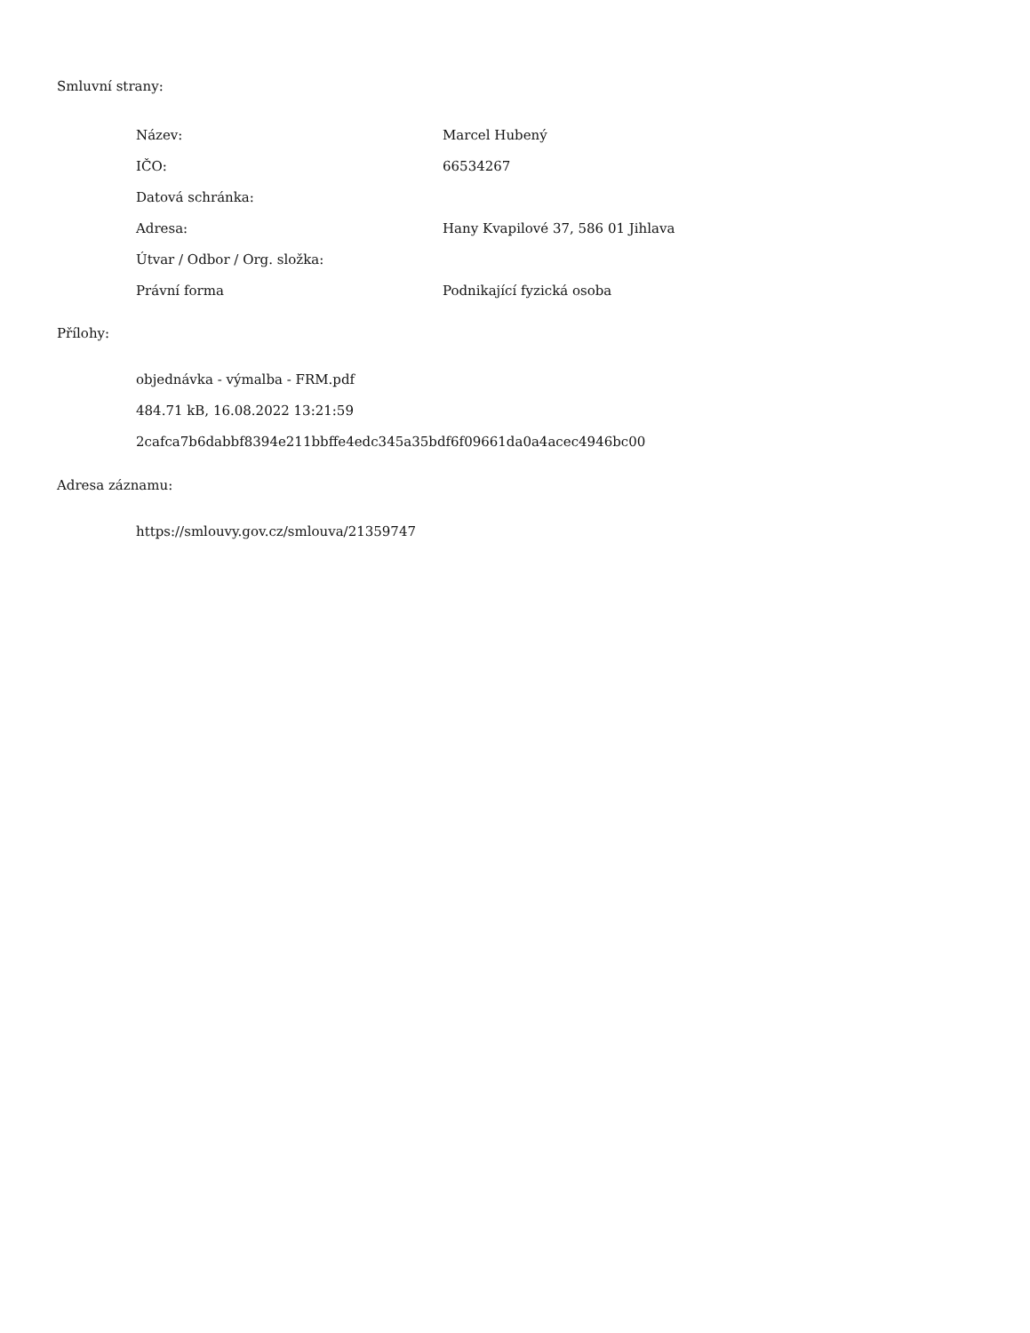Smluvní strany:
| Název: | Marcel Hubený |
| IČO: | 66534267 |
| Datová schránka: | |
| Adresa: | Hany Kvapilové 37, 586 01 Jihlava |
| Útvar / Odbor / Org. složka: | |
| Právní forma | Podnikající fyzická osoba |
Přílohy:
objednávka - výmalba - FRM.pdf
484.71 kB, 16.08.2022 13:21:59
2cafca7b6dabbf8394e211bbffe4edc345a35bdf6f09661da0a4acec4946bc00
Adresa záznamu:
https://smlouvy.gov.cz/smlouva/21359747